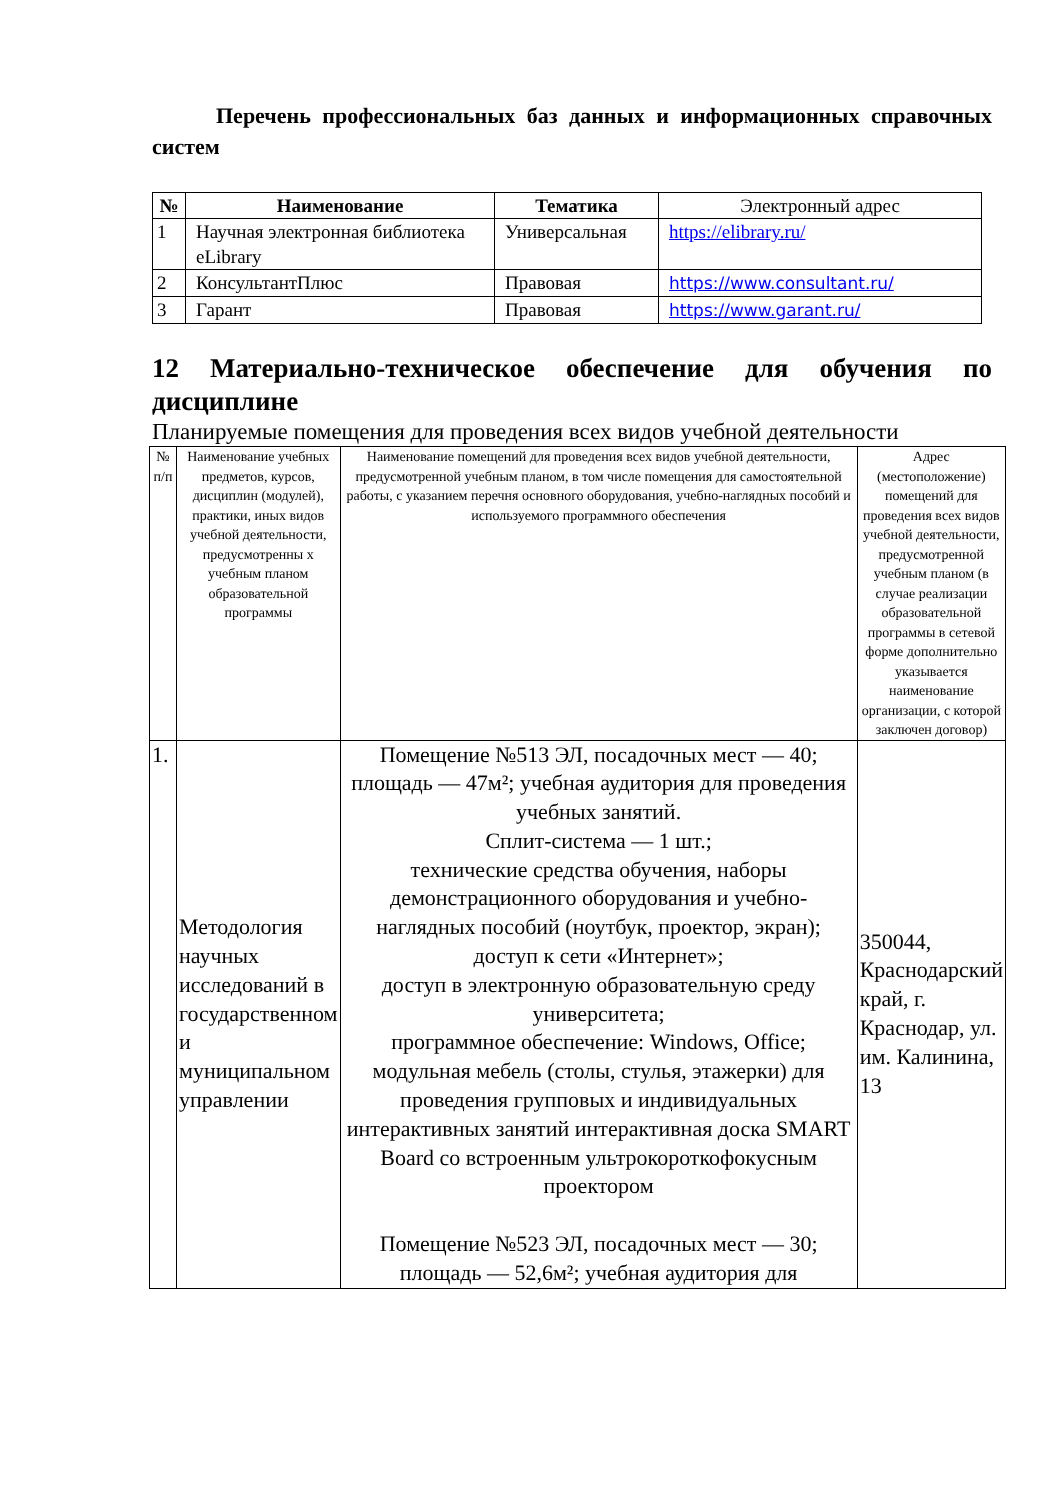Перечень профессиональных баз данных и информационных справочных систем
| № | Наименование | Тематика | Электронный адрес |
| --- | --- | --- | --- |
| 1 | Научная электронная библиотека eLibrary | Универсальная | https://elibrary.ru/ |
| 2 | КонсультантПлюс | Правовая | https://www.consultant.ru/ |
| 3 | Гарант | Правовая | https://www.garant.ru/ |
12 Материально-техническое обеспечение для обучения по дисциплине
Планируемые помещения для проведения всех видов учебной деятельности
| № п/п | Наименование учебных предметов, курсов, дисциплин (модулей), практики, иных видов учебной деятельности, предусмотренны х учебным планом образовательной программы | Наименование помещений для проведения всех видов учебной деятельности, предусмотренной учебным планом, в том числе помещения для самостоятельной работы, с указанием перечня основного оборудования, учебно-наглядных пособий и используемого программного обеспечения | Адрес (местоположение) помещений для проведения всех видов учебной деятельности, предусмотренной учебным планом (в случае реализации образовательной программы в сетевой форме дополнительно указывается наименование организации, с которой заключен договор) |
| --- | --- | --- | --- |
| 1. | Методология научных исследований в государственном и муниципальном управлении | Помещение №513 ЭЛ, посадочных мест — 40; площадь — 47м²; учебная аудитория для проведения учебных занятий. Сплит-система — 1 шт.; технические средства обучения, наборы демонстрационного оборудования и учебно-наглядных пособий (ноутбук, проектор, экран); доступ к сети «Интернет»; доступ в электронную образовательную среду университета; программное обеспечение: Windows, Office; модульная мебель (столы, стулья, этажерки) для проведения групповых и индивидуальных интерактивных занятий интерактивная доска SMART Board со встроенным ультрокороткофокусным проектором Помещение №523 ЭЛ, посадочных мест — 30; площадь — 52,6м²; учебная аудитория для | 350044, Краснодарский край, г. Краснодар, ул. им. Калинина, 13 |